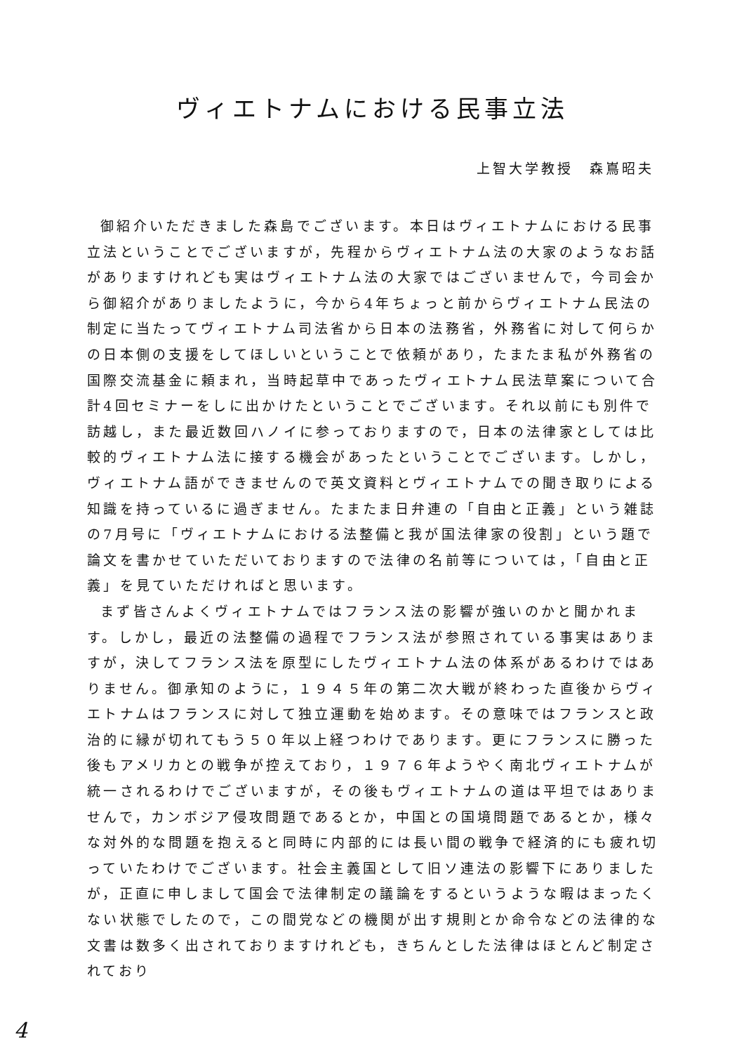ヴィエトナムにおける民事立法
上智大学教授　森嶌昭夫
御紹介いただきました森島でございます。本日はヴィエトナムにおける民事立法ということでございますが，先程からヴィエトナム法の大家のようなお話がありますけれども実はヴィエトナム法の大家ではございませんで，今司会から御紹介がありましたように，今から4年ちょっと前からヴィエトナム民法の制定に当たってヴィエトナム司法省から日本の法務省，外務省に対して何らかの日本側の支援をしてほしいということで依頼があり，たまたま私が外務省の国際交流基金に頼まれ，当時起草中であったヴィエトナム民法草案について合計4回セミナーをしに出かけたということでございます。それ以前にも別件で訪越し，また最近数回ハノイに参っておりますので，日本の法律家としては比較的ヴィエトナム法に接する機会があったということでございます。しかし，ヴィエトナム語ができませんので英文資料とヴィエトナムでの聞き取りによる知識を持っているに過ぎません。たまたま日弁連の「自由と正義」という雑誌の7月号に「ヴィエトナムにおける法整備と我が国法律家の役割」という題で論文を書かせていただいておりますので法律の名前等については，「自由と正義」を見ていただければと思います。
まず皆さんよくヴィエトナムではフランス法の影響が強いのかと聞かれます。しかし，最近の法整備の過程でフランス法が参照されている事実はありますが，決してフランス法を原型にしたヴィエトナム法の体系があるわけではありません。御承知のように，１９４５年の第二次大戦が終わった直後からヴィエトナムはフランスに対して独立運動を始めます。その意味ではフランスと政治的に縁が切れてもう５０年以上経つわけであります。更にフランスに勝った後もアメリカとの戦争が控えており，１９７６年ようやく南北ヴィエトナムが統一されるわけでございますが，その後もヴィエトナムの道は平坦ではありませんで，カンボジア侵攻問題であるとか，中国との国境問題であるとか，様々な対外的な問題を抱えると同時に内部的には長い間の戦争で経済的にも疲れ切っていたわけでございます。社会主義国として旧ソ連法の影響下にありましたが，正直に申しまして国会で法律制定の議論をするというような暇はまったくない状態でしたので，この間党などの機関が出す規則とか命令などの法律的な文書は数多く出されておりますけれども，きちんとした法律はほとんど制定されており
4